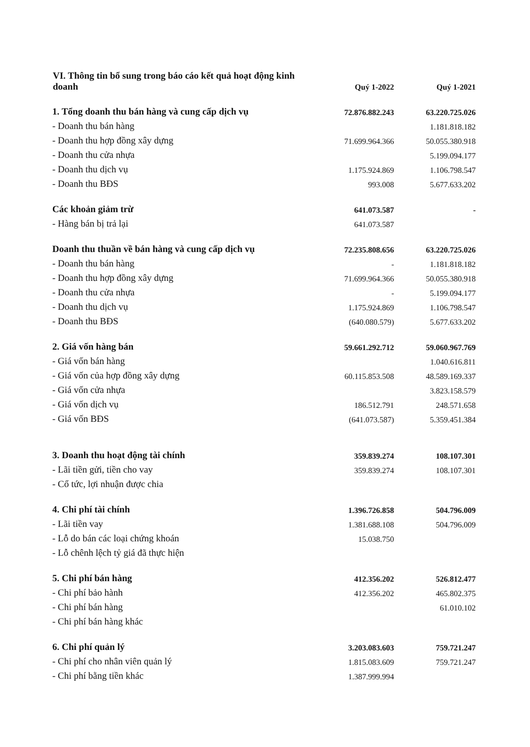| VI. Thông tin bổ sung trong báo cáo kết quả hoạt động kinh doanh | Quý 1-2022 | Quý 1-2021 |
| 1. Tổng doanh thu bán hàng và cung cấp dịch vụ | 72.876.882.243 | 63.220.725.026 |
| - Doanh thu bán hàng | | 1.181.818.182 |
| - Doanh thu hợp đồng xây dựng | 71.699.964.366 | 50.055.380.918 |
| - Doanh thu cửa nhựa | | 5.199.094.177 |
| - Doanh thu dịch vụ | 1.175.924.869 | 1.106.798.547 |
| - Doanh thu BĐS | 993.008 | 5.677.633.202 |
| Các khoản giảm trừ | 641.073.587 | - |
| - Hàng bán bị trả lại | 641.073.587 | |
| Doanh thu thuần về bán hàng và cung cấp dịch vụ | 72.235.808.656 | 63.220.725.026 |
| - Doanh thu bán hàng | - | 1.181.818.182 |
| - Doanh thu hợp đồng xây dựng | 71.699.964.366 | 50.055.380.918 |
| - Doanh thu cửa nhựa | - | 5.199.094.177 |
| - Doanh thu dịch vụ | 1.175.924.869 | 1.106.798.547 |
| - Doanh thu BĐS | (640.080.579) | 5.677.633.202 |
| 2. Giá vốn hàng bán | 59.661.292.712 | 59.060.967.769 |
| - Giá vốn bán hàng | | 1.040.616.811 |
| - Giá vốn của hợp đồng xây dựng | 60.115.853.508 | 48.589.169.337 |
| - Giá vốn cửa nhựa | | 3.823.158.579 |
| - Giá vốn dịch vụ | 186.512.791 | 248.571.658 |
| - Giá vốn BĐS | (641.073.587) | 5.359.451.384 |
| 3. Doanh thu hoạt động tài chính | 359.839.274 | 108.107.301 |
| - Lãi tiền gửi, tiền cho vay | 359.839.274 | 108.107.301 |
| - Cổ tức, lợi nhuận được chia | | |
| 4. Chi phí tài chính | 1.396.726.858 | 504.796.009 |
| - Lãi tiền vay | 1.381.688.108 | 504.796.009 |
| - Lỗ do bán các loại chứng khoán | 15.038.750 | |
| - Lỗ chênh lệch tỷ giá đã thực hiện | | |
| 5. Chi phí bán hàng | 412.356.202 | 526.812.477 |
| - Chi phí bảo hành | 412.356.202 | 465.802.375 |
| - Chi phí bán hàng | | 61.010.102 |
| - Chi phí bán hàng khác | | |
| 6. Chi phí quản lý | 3.203.083.603 | 759.721.247 |
| - Chi phí cho nhân viên quản lý | 1.815.083.609 | 759.721.247 |
| - Chi phí bằng tiền khác | 1.387.999.994 | |